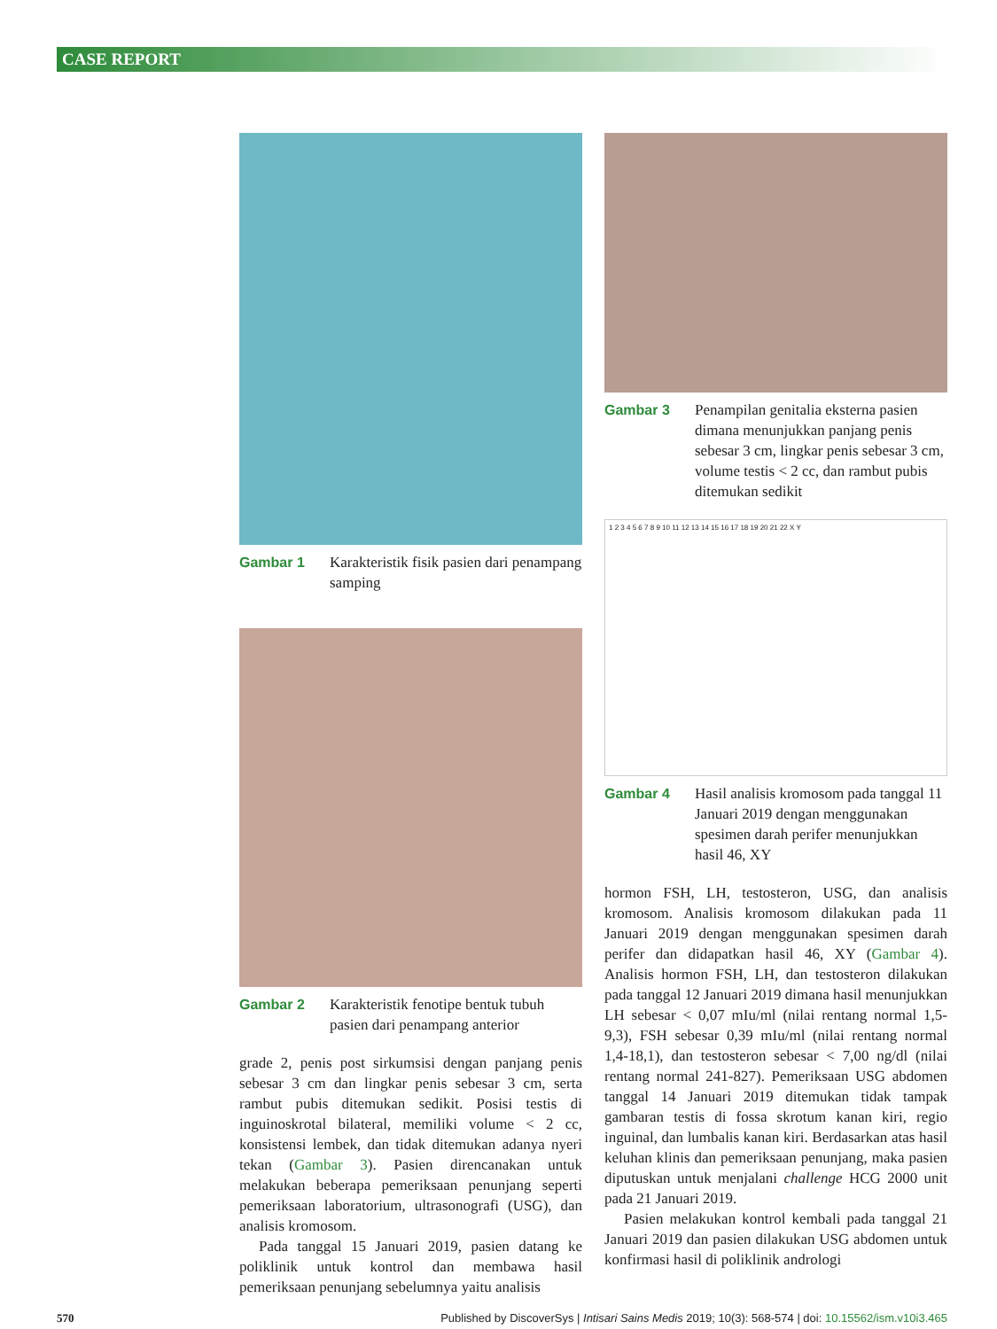CASE REPORT
Gambar 1 Karakteristik fisik pasien dari penampang samping
Gambar 2 Karakteristik fenotipe bentuk tubuh pasien dari penampang anterior
grade 2, penis post sirkumsisi dengan panjang penis sebesar 3 cm dan lingkar penis sebesar 3 cm, serta rambut pubis ditemukan sedikit. Posisi testis di inguinoskrotal bilateral, memiliki volume < 2 cc, konsistensi lembek, dan tidak ditemukan adanya nyeri tekan (Gambar 3). Pasien direncanakan untuk melakukan beberapa pemeriksaan penunjang seperti pemeriksaan laboratorium, ultrasonografi (USG), dan analisis kromosom.
Pada tanggal 15 Januari 2019, pasien datang ke poliklinik untuk kontrol dan membawa hasil pemeriksaan penunjang sebelumnya yaitu analisis
Gambar 3 Penampilan genitalia eksterna pasien dimana menunjukkan panjang penis sebesar 3 cm, lingkar penis sebesar 3 cm, volume testis < 2 cc, dan rambut pubis ditemukan sedikit
1 2 3 4 5 6 7 8 9 10 11 12 13 14 15 16 17 18 19 20 21 22 X Y
Gambar 4 Hasil analisis kromosom pada tanggal 11 Januari 2019 dengan menggunakan spesimen darah perifer menunjukkan hasil 46, XY
hormon FSH, LH, testosteron, USG, dan analisis kromosom. Analisis kromosom dilakukan pada 11 Januari 2019 dengan menggunakan spesimen darah perifer dan didapatkan hasil 46, XY (Gambar 4). Analisis hormon FSH, LH, dan testosteron dilakukan pada tanggal 12 Januari 2019 dimana hasil menunjukkan LH sebesar < 0,07 mIu/ml (nilai rentang normal 1,5-9,3), FSH sebesar 0,39 mIu/ml (nilai rentang normal 1,4-18,1), dan testosteron sebesar < 7,00 ng/dl (nilai rentang normal 241-827). Pemeriksaan USG abdomen tanggal 14 Januari 2019 ditemukan tidak tampak gambaran testis di fossa skrotum kanan kiri, regio inguinal, dan lumbalis kanan kiri. Berdasarkan atas hasil keluhan klinis dan pemeriksaan penunjang, maka pasien diputuskan untuk menjalani challenge HCG 2000 unit pada 21 Januari 2019.
Pasien melakukan kontrol kembali pada tanggal 21 Januari 2019 dan pasien dilakukan USG abdomen untuk konfirmasi hasil di poliklinik andrologi
570 Published by DiscoverSys | Intisari Sains Medis 2019; 10(3): 568-574 | doi: 10.15562/ism.v10i3.465